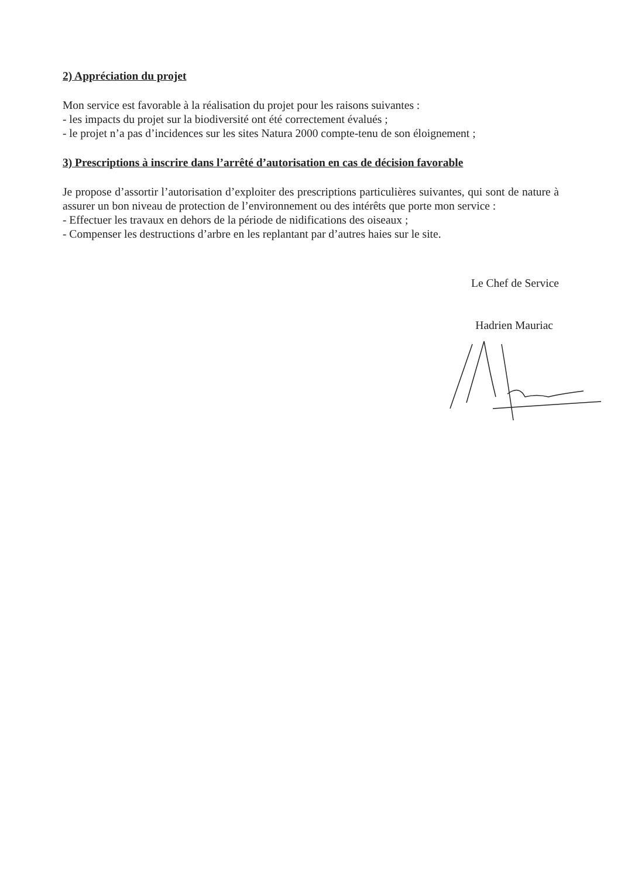2) Appréciation du projet
Mon service est favorable à la réalisation du projet pour les raisons suivantes :
- les impacts du projet sur la biodiversité ont été correctement évalués ;
- le projet n’a pas d’incidences sur les sites Natura 2000 compte-tenu de son éloignement ;
3) Prescriptions à inscrire dans l’arrêté d’autorisation en cas de décision favorable
Je propose d’assortir l’autorisation d’exploiter des prescriptions particulières suivantes, qui sont de nature à assurer un bon niveau de protection de l’environnement ou des intérêts que porte mon service :
- Effectuer les travaux en dehors de la période de nidifications des oiseaux ;
- Compenser les destructions d’arbre en les replantant par d’autres haies sur le site.
Le Chef de Service
Hadrien Mauriac